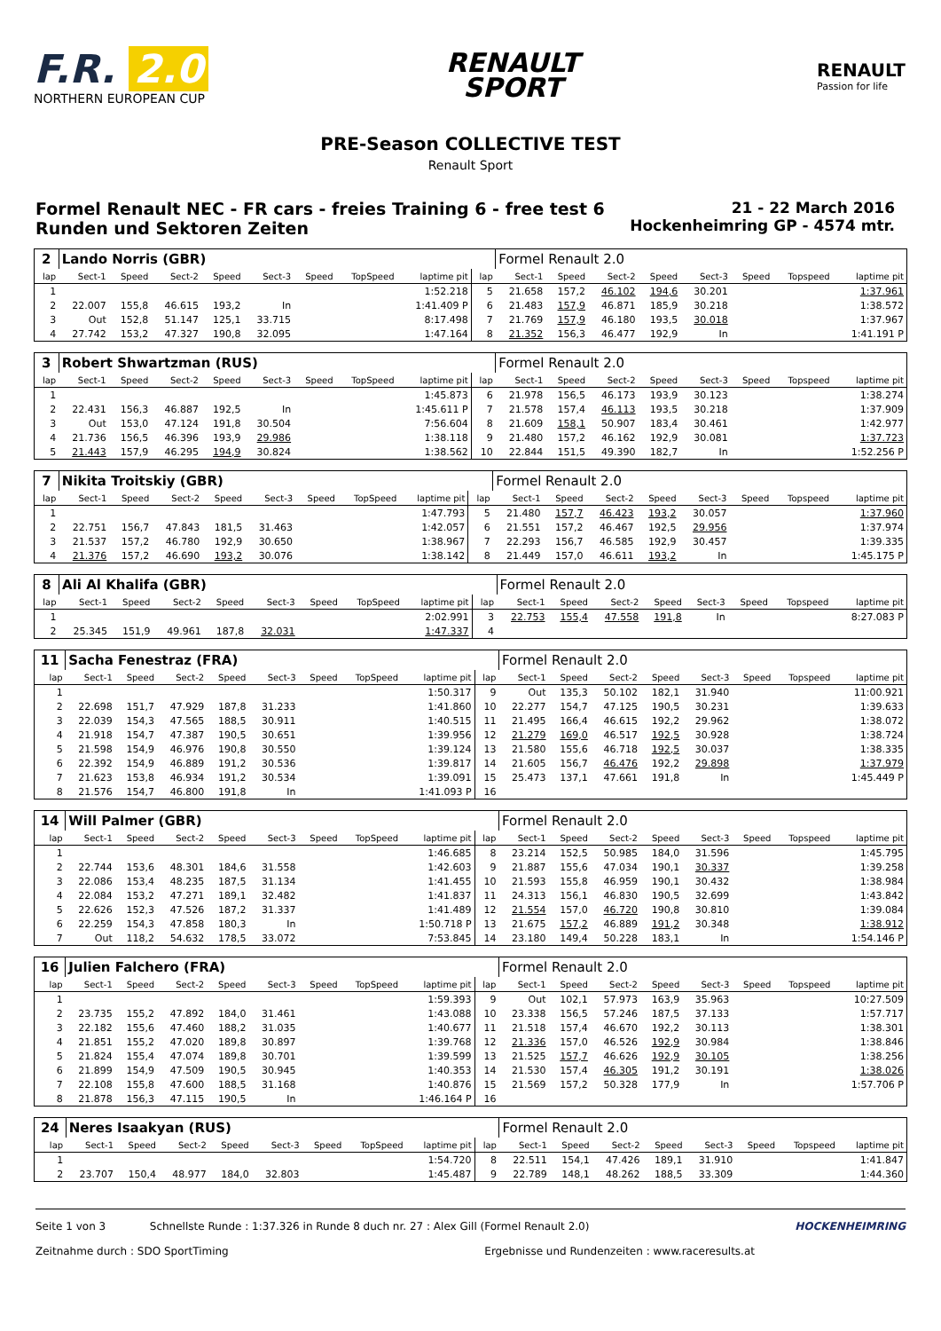F.R. 2.0
NORTHERN EUROPEAN CUP
RENAULT
SPORT
RENAULT
Passion for life
PRE-Season COLLECTIVE TEST
Renault Sport
Formel Renault NEC - FR cars - freies Training 6 - free test 6
Runden und Sektoren Zeiten
21 - 22 March 2016
Hockenheimring GP - 4574 mtr.
| 2 | Lando Norris (GBR) | | | | | | | | | Formel Renault 2.0 | | | | | | | |
| lap | Sect-1 | Speed | Sect-2 | Speed | Sect-3 | Speed | TopSpeed | laptime pit | lap | Sect-1 | Speed | Sect-2 | Speed | Sect-3 | Speed | Topspeed | laptime pit |
| 1 | | | | | | | | 1:52.218 | 5 | 21.658 | 157,2 | 46.102 | 194,6 | 30.201 | | | 1:37.961 |
| 2 | 22.007 | 155,8 | 46.615 | 193,2 | In | | | 1:41.409 P | 6 | 21.483 | 157,9 | 46.871 | 185,9 | 30.218 | | | 1:38.572 |
| 3 | Out | 152,8 | 51.147 | 125,1 | 33.715 | | | 8:17.498 | 7 | 21.769 | 157,9 | 46.180 | 193,5 | 30.018 | | | 1:37.967 |
| 4 | 27.742 | 153,2 | 47.327 | 190,8 | 32.095 | | | 1:47.164 | 8 | 21.352 | 156,3 | 46.477 | 192,9 | In | | | 1:41.191 P |
| 3 | Robert Shwartzman (RUS) | | | | | | | | | Formel Renault 2.0 | | | | | | | |
| lap | Sect-1 | Speed | Sect-2 | Speed | Sect-3 | Speed | TopSpeed | laptime pit | lap | Sect-1 | Speed | Sect-2 | Speed | Sect-3 | Speed | Topspeed | laptime pit |
| 1 | | | | | | | | 1:45.873 | 6 | 21.978 | 156,5 | 46.173 | 193,9 | 30.123 | | | 1:38.274 |
| 2 | 22.431 | 156,3 | 46.887 | 192,5 | In | | | 1:45.611 P | 7 | 21.578 | 157,4 | 46.113 | 193,5 | 30.218 | | | 1:37.909 |
| 3 | Out | 153,0 | 47.124 | 191,8 | 30.504 | | | 7:56.604 | 8 | 21.609 | 158,1 | 50.907 | 183,4 | 30.461 | | | 1:42.977 |
| 4 | 21.736 | 156,5 | 46.396 | 193,9 | 29.986 | | | 1:38.118 | 9 | 21.480 | 157,2 | 46.162 | 192,9 | 30.081 | | | 1:37.723 |
| 5 | 21.443 | 157,9 | 46.295 | 194,9 | 30.824 | | | 1:38.562 | 10 | 22.844 | 151,5 | 49.390 | 182,7 | In | | | 1:52.256 P |
| 7 | Nikita Troitskiy (GBR) | | | | | | | | | Formel Renault 2.0 | | | | | | | |
| lap | Sect-1 | Speed | Sect-2 | Speed | Sect-3 | Speed | TopSpeed | laptime pit | lap | Sect-1 | Speed | Sect-2 | Speed | Sect-3 | Speed | Topspeed | laptime pit |
| 1 | | | | | | | | 1:47.793 | 5 | 21.480 | 157,7 | 46.423 | 193,2 | 30.057 | | | 1:37.960 |
| 2 | 22.751 | 156,7 | 47.843 | 181,5 | 31.463 | | | 1:42.057 | 6 | 21.551 | 157,2 | 46.467 | 192,5 | 29.956 | | | 1:37.974 |
| 3 | 21.537 | 157,2 | 46.780 | 192,9 | 30.650 | | | 1:38.967 | 7 | 22.293 | 156,7 | 46.585 | 192,9 | 30.457 | | | 1:39.335 |
| 4 | 21.376 | 157,2 | 46.690 | 193,2 | 30.076 | | | 1:38.142 | 8 | 21.449 | 157,0 | 46.611 | 193,2 | In | | | 1:45.175 P |
| 8 | Ali Al Khalifa (GBR) | | | | | | | | | Formel Renault 2.0 | | | | | | | |
| lap | Sect-1 | Speed | Sect-2 | Speed | Sect-3 | Speed | TopSpeed | laptime pit | lap | Sect-1 | Speed | Sect-2 | Speed | Sect-3 | Speed | Topspeed | laptime pit |
| 1 | | | | | | | | 2:02.991 | 3 | 22.753 | 155,4 | 47.558 | 191,8 | In | | | 8:27.083 P |
| 2 | 25.345 | 151,9 | 49.961 | 187,8 | 32.031 | | | 1:47.337 | 4 | | | | | | | | |
| 11 | Sacha Fenestraz (FRA) | | | | | | | | | Formel Renault 2.0 | | | | | | | |
| lap | Sect-1 | Speed | Sect-2 | Speed | Sect-3 | Speed | TopSpeed | laptime pit | lap | Sect-1 | Speed | Sect-2 | Speed | Sect-3 | Speed | Topspeed | laptime pit |
| 1 | | | | | | | | 1:50.317 | 9 | Out | 135,3 | 50.102 | 182,1 | 31.940 | | | 11:00.921 |
| 2 | 22.698 | 151,7 | 47.929 | 187,8 | 31.233 | | | 1:41.860 | 10 | 22.277 | 154,7 | 47.125 | 190,5 | 30.231 | | | 1:39.633 |
| 3 | 22.039 | 154,3 | 47.565 | 188,5 | 30.911 | | | 1:40.515 | 11 | 21.495 | 166,4 | 46.615 | 192,2 | 29.962 | | | 1:38.072 |
| 4 | 21.918 | 154,7 | 47.387 | 190,5 | 30.651 | | | 1:39.956 | 12 | 21.279 | 169,0 | 46.517 | 192,5 | 30.928 | | | 1:38.724 |
| 5 | 21.598 | 154,9 | 46.976 | 190,8 | 30.550 | | | 1:39.124 | 13 | 21.580 | 155,6 | 46.718 | 192,5 | 30.037 | | | 1:38.335 |
| 6 | 22.392 | 154,9 | 46.889 | 191,2 | 30.536 | | | 1:39.817 | 14 | 21.605 | 156,7 | 46.476 | 192,2 | 29.898 | | | 1:37.979 |
| 7 | 21.623 | 153,8 | 46.934 | 191,2 | 30.534 | | | 1:39.091 | 15 | 25.473 | 137,1 | 47.661 | 191,8 | In | | | 1:45.449 P |
| 8 | 21.576 | 154,7 | 46.800 | 191,8 | In | | | 1:41.093 P | 16 | | | | | | | | |
| 14 | Will Palmer (GBR) | | | | | | | | | Formel Renault 2.0 | | | | | | | |
| lap | Sect-1 | Speed | Sect-2 | Speed | Sect-3 | Speed | TopSpeed | laptime pit | lap | Sect-1 | Speed | Sect-2 | Speed | Sect-3 | Speed | Topspeed | laptime pit |
| 1 | | | | | | | | 1:46.685 | 8 | 23.214 | 152,5 | 50.985 | 184,0 | 31.596 | | | 1:45.795 |
| 2 | 22.744 | 153,6 | 48.301 | 184,6 | 31.558 | | | 1:42.603 | 9 | 21.887 | 155,6 | 47.034 | 190,1 | 30.337 | | | 1:39.258 |
| 3 | 22.086 | 153,4 | 48.235 | 187,5 | 31.134 | | | 1:41.455 | 10 | 21.593 | 155,8 | 46.959 | 190,1 | 30.432 | | | 1:38.984 |
| 4 | 22.084 | 153,2 | 47.271 | 189,1 | 32.482 | | | 1:41.837 | 11 | 24.313 | 156,1 | 46.830 | 190,5 | 32.699 | | | 1:43.842 |
| 5 | 22.626 | 152,3 | 47.526 | 187,2 | 31.337 | | | 1:41.489 | 12 | 21.554 | 157,0 | 46.720 | 190,8 | 30.810 | | | 1:39.084 |
| 6 | 22.259 | 154,3 | 47.858 | 180,3 | In | | | 1:50.718 P | 13 | 21.675 | 157,2 | 46.889 | 191,2 | 30.348 | | | 1:38.912 |
| 7 | Out | 118,2 | 54.632 | 178,5 | 33.072 | | | 7:53.845 | 14 | 23.180 | 149,4 | 50.228 | 183,1 | In | | | 1:54.146 P |
| 16 | Julien Falchero (FRA) | | | | | | | | | Formel Renault 2.0 | | | | | | | |
| lap | Sect-1 | Speed | Sect-2 | Speed | Sect-3 | Speed | TopSpeed | laptime pit | lap | Sect-1 | Speed | Sect-2 | Speed | Sect-3 | Speed | Topspeed | laptime pit |
| 1 | | | | | | | | 1:59.393 | 9 | Out | 102,1 | 57.973 | 163,9 | 35.963 | | | 10:27.509 |
| 2 | 23.735 | 155,2 | 47.892 | 184,0 | 31.461 | | | 1:43.088 | 10 | 23.338 | 156,5 | 57.246 | 187,5 | 37.133 | | | 1:57.717 |
| 3 | 22.182 | 155,6 | 47.460 | 188,2 | 31.035 | | | 1:40.677 | 11 | 21.518 | 157,4 | 46.670 | 192,2 | 30.113 | | | 1:38.301 |
| 4 | 21.851 | 155,2 | 47.020 | 189,8 | 30.897 | | | 1:39.768 | 12 | 21.336 | 157,0 | 46.526 | 192,9 | 30.984 | | | 1:38.846 |
| 5 | 21.824 | 155,4 | 47.074 | 189,8 | 30.701 | | | 1:39.599 | 13 | 21.525 | 157,7 | 46.626 | 192,9 | 30.105 | | | 1:38.256 |
| 6 | 21.899 | 154,9 | 47.509 | 190,5 | 30.945 | | | 1:40.353 | 14 | 21.530 | 157,4 | 46.305 | 191,2 | 30.191 | | | 1:38.026 |
| 7 | 22.108 | 155,8 | 47.600 | 188,5 | 31.168 | | | 1:40.876 | 15 | 21.569 | 157,2 | 50.328 | 177,9 | In | | | 1:57.706 P |
| 8 | 21.878 | 156,3 | 47.115 | 190,5 | In | | | 1:46.164 P | 16 | | | | | | | | |
| 24 | Neres Isaakyan (RUS) | | | | | | | | | Formel Renault 2.0 | | | | | | | |
| lap | Sect-1 | Speed | Sect-2 | Speed | Sect-3 | Speed | TopSpeed | laptime pit | lap | Sect-1 | Speed | Sect-2 | Speed | Sect-3 | Speed | Topspeed | laptime pit |
| 1 | | | | | | | | 1:54.720 | 8 | 22.511 | 154,1 | 47.426 | 189,1 | 31.910 | | | 1:41.847 |
| 2 | 23.707 | 150,4 | 48.977 | 184,0 | 32.803 | | | 1:45.487 | 9 | 22.789 | 148,1 | 48.262 | 188,5 | 33.309 | | | 1:44.360 |
Seite 1 von 3 Schnellste Runde : 1:37.326 in Runde 8 duch nr. 27 : Alex Gill (Formel Renault 2.0) HOCKENHEIMRING
Zeitnahme durch : SDO SportTiming Ergebnisse und Rundenzeiten : www.raceresults.at